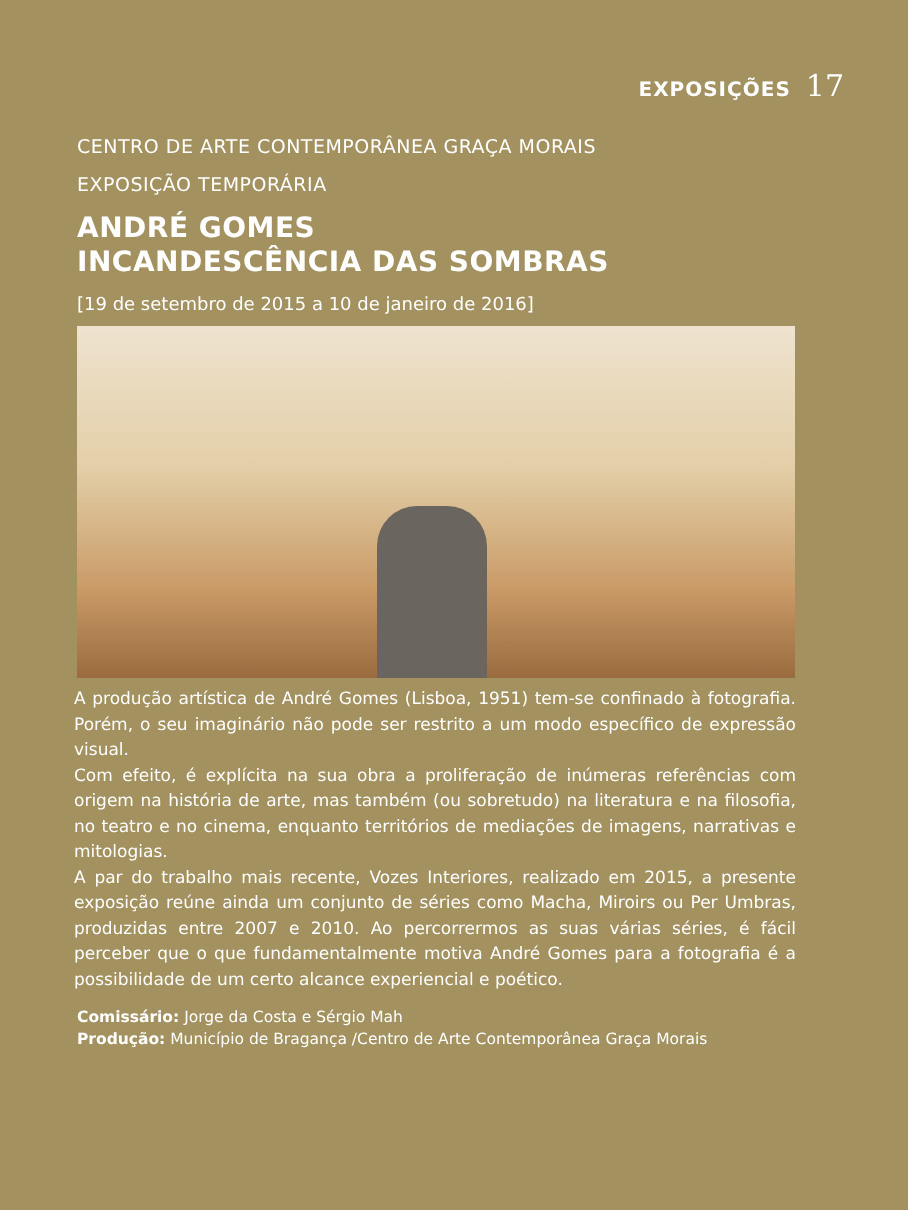EXPOSIÇÕES 17
CENTRO DE ARTE CONTEMPORÂNEA GRAÇA MORAIS
EXPOSIÇÃO TEMPORÁRIA
ANDRÉ GOMES
INCANDESCÊNCIA DAS SOMBRAS
[19 de setembro de 2015 a 10 de janeiro de 2016]
A produção artística de André Gomes (Lisboa, 1951) tem-se confinado à fotografia. Porém, o seu imaginário não pode ser restrito a um modo específico de expressão visual.
Com efeito, é explícita na sua obra a proliferação de inúmeras referências com origem na história de arte, mas também (ou sobretudo) na literatura e na filosofia, no teatro e no cinema, enquanto territórios de mediações de imagens, narrativas e mitologias.
A par do trabalho mais recente, Vozes Interiores, realizado em 2015, a presente exposição reúne ainda um conjunto de séries como Macha, Miroirs ou Per Umbras, produzidas entre 2007 e 2010. Ao percorrermos as suas várias séries, é fácil perceber que o que fundamentalmente motiva André Gomes para a fotografia é a possibilidade de um certo alcance experiencial e poético.
Comissário: Jorge da Costa e Sérgio Mah
Produção: Município de Bragança /Centro de Arte Contemporânea Graça Morais